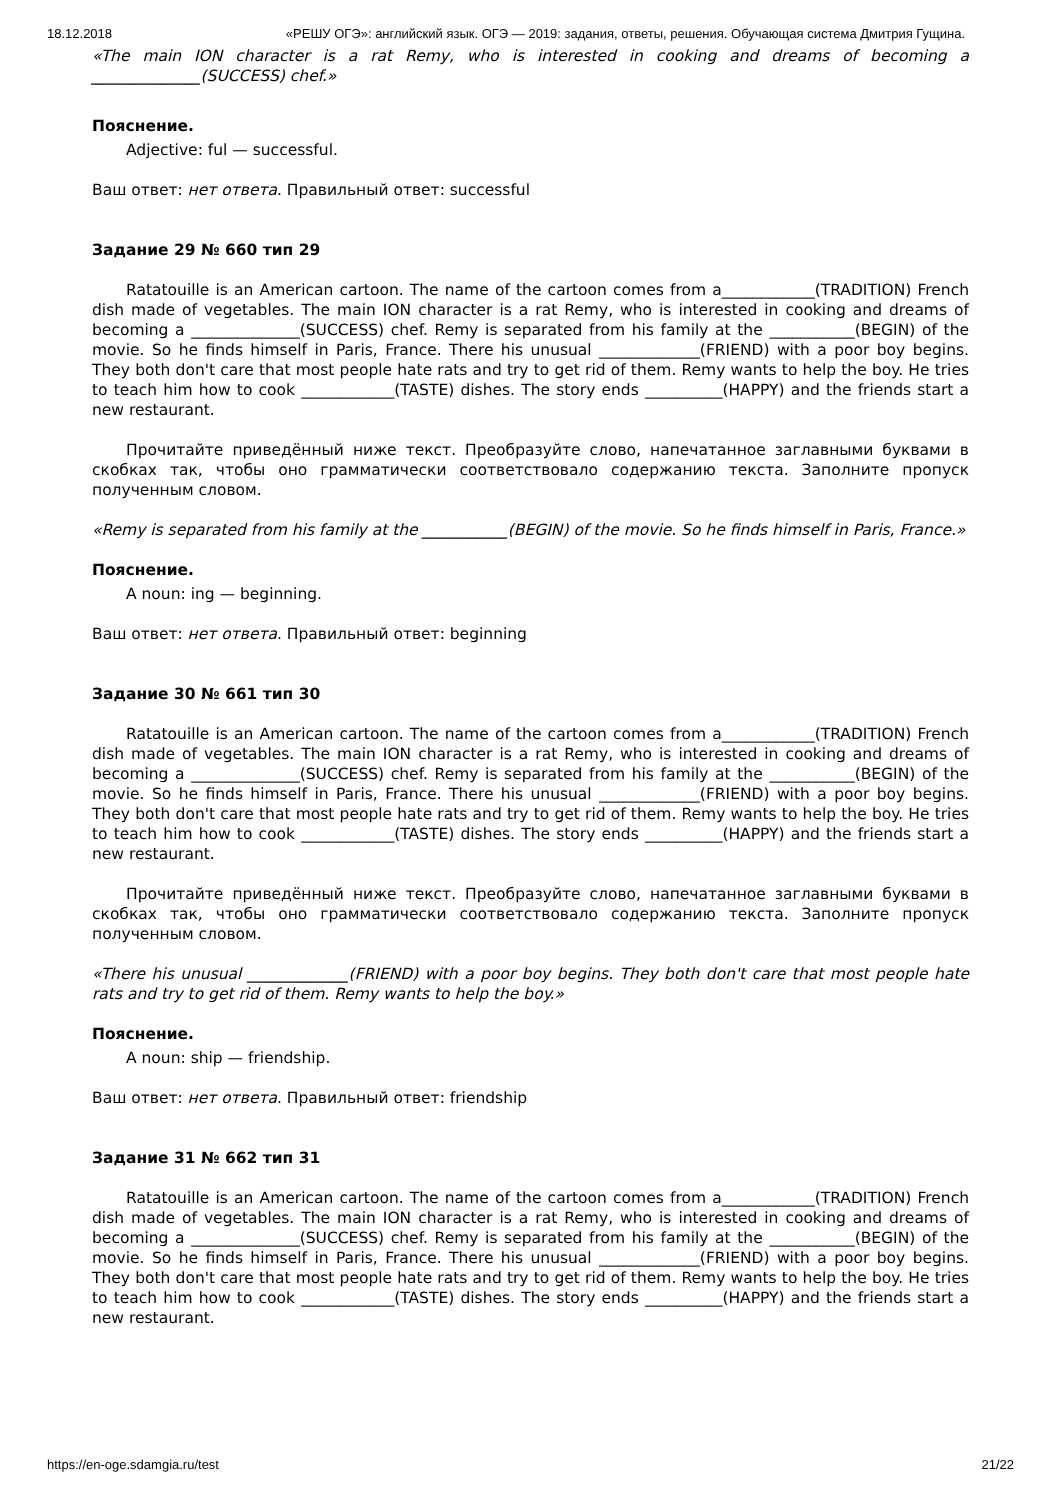18.12.2018 «РЕШУ ОГЭ»: английский язык. ОГЭ — 2019: задания, ответы, решения. Обучающая система Дмитрия Гущина.
«The main ION character is a rat Remy, who is interested in cooking and dreams of becoming a ______________(SUCCESS) chef.»
Пояснение.
Adjective: ful — successful.
Ваш ответ: нет ответа. Правильный ответ: successful
Задание 29 № 660 тип 29
Ratatouille is an American cartoon. The name of the cartoon comes from a____________(TRADITION) French dish made of vegetables. The main ION character is a rat Remy, who is interested in cooking and dreams of becoming a ______________(SUCCESS) chef. Remy is separated from his family at the ___________(BEGIN) of the movie. So he finds himself in Paris, France. There his unusual _____________(FRIEND) with a poor boy begins. They both don't care that most people hate rats and try to get rid of them. Remy wants to help the boy. He tries to teach him how to cook ____________(TASTE) dishes. The story ends __________(HAPPY) and the friends start a new restaurant.
Прочитайте приведённый ниже текст. Преобразуйте слово, напечатанное заглавными буквами в скобках так, чтобы оно грамматически соответствовало содержанию текста. Заполните пропуск полученным словом.
«Remy is separated from his family at the ___________(BEGIN) of the movie. So he finds himself in Paris, France.»
Пояснение.
A noun: ing — beginning.
Ваш ответ: нет ответа. Правильный ответ: beginning
Задание 30 № 661 тип 30
Ratatouille is an American cartoon. The name of the cartoon comes from a____________(TRADITION) French dish made of vegetables. The main ION character is a rat Remy, who is interested in cooking and dreams of becoming a ______________(SUCCESS) chef. Remy is separated from his family at the ___________(BEGIN) of the movie. So he finds himself in Paris, France. There his unusual _____________(FRIEND) with a poor boy begins. They both don't care that most people hate rats and try to get rid of them. Remy wants to help the boy. He tries to teach him how to cook ____________(TASTE) dishes. The story ends __________(HAPPY) and the friends start a new restaurant.
Прочитайте приведённый ниже текст. Преобразуйте слово, напечатанное заглавными буквами в скобках так, чтобы оно грамматически соответствовало содержанию текста. Заполните пропуск полученным словом.
«There his unusual _____________(FRIEND) with a poor boy begins. They both don't care that most people hate rats and try to get rid of them. Remy wants to help the boy.»
Пояснение.
A noun: ship — friendship.
Ваш ответ: нет ответа. Правильный ответ: friendship
Задание 31 № 662 тип 31
Ratatouille is an American cartoon. The name of the cartoon comes from a____________(TRADITION) French dish made of vegetables. The main ION character is a rat Remy, who is interested in cooking and dreams of becoming a ______________(SUCCESS) chef. Remy is separated from his family at the ___________(BEGIN) of the movie. So he finds himself in Paris, France. There his unusual _____________(FRIEND) with a poor boy begins. They both don't care that most people hate rats and try to get rid of them. Remy wants to help the boy. He tries to teach him how to cook ____________(TASTE) dishes. The story ends __________(HAPPY) and the friends start a new restaurant.
https://en-oge.sdamgia.ru/test 21/22